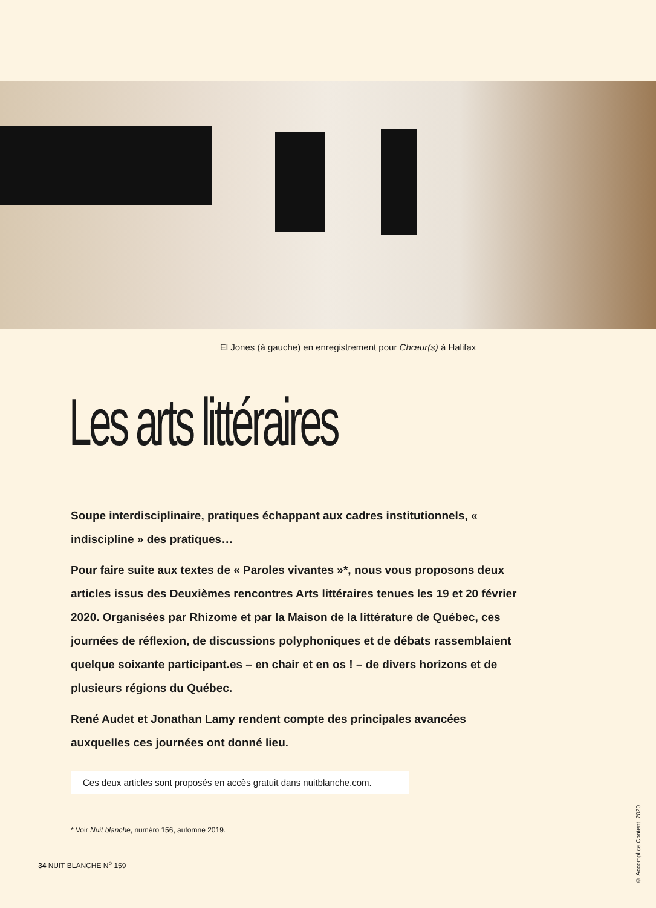El Jones (à gauche) en enregistrement pour Chœur(s) à Halifax
Les arts littéraires
Soupe interdisciplinaire, pratiques échappant aux cadres institutionnels, « indiscipline » des pratiques…
Pour faire suite aux textes de « Paroles vivantes »*, nous vous proposons deux articles issus des Deuxièmes rencontres Arts littéraires tenues les 19 et 20 février 2020. Organisées par Rhizome et par la Maison de la littérature de Québec, ces journées de réflexion, de discussions polyphoniques et de débats rassemblaient quelque soixante participant.es – en chair et en os ! – de divers horizons et de plusieurs régions du Québec.
René Audet et Jonathan Lamy rendent compte des principales avancées auxquelles ces journées ont donné lieu.
Ces deux articles sont proposés en accès gratuit dans nuitblanche.com.
* Voir Nuit blanche, numéro 156, automne 2019.
© Accomplice Content, 2020
34 NUIT BLANCHE N<sup>o</sup> 159